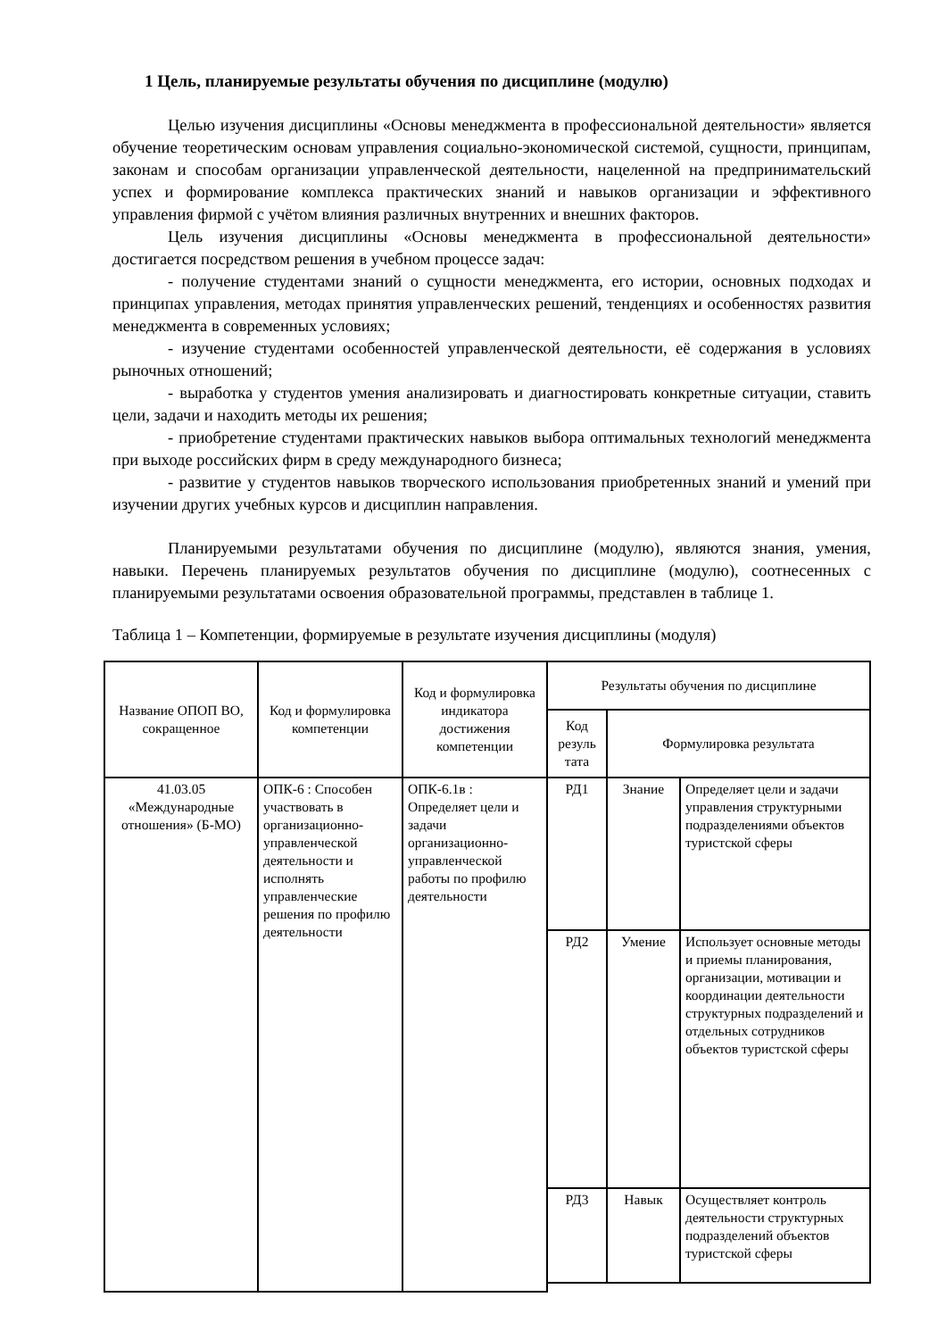1 Цель, планируемые результаты обучения по дисциплине (модулю)
Целью изучения дисциплины «Основы менеджмента в профессиональной деятельности» является обучение теоретическим основам управления социально-экономической системой, сущности, принципам, законам и способам организации управленческой деятельности, нацеленной на предпринимательский успех и формирование комплекса практических знаний и навыков организации и эффективного управления фирмой с учётом влияния различных внутренних и внешних факторов.
Цель изучения дисциплины «Основы менеджмента в профессиональной деятельности» достигается посредством решения в учебном процессе задач:
- получение студентами знаний о сущности менеджмента, его истории, основных подходах и принципах управления, методах принятия управленческих решений, тенденциях и особенностях развития менеджмента в современных условиях;
- изучение студентами особенностей управленческой деятельности, её содержания в условиях рыночных отношений;
- выработка у студентов умения анализировать и диагностировать конкретные ситуации, ставить цели, задачи и находить методы их решения;
- приобретение студентами практических навыков выбора оптимальных технологий менеджмента при выходе российских фирм в среду международного бизнеса;
- развитие у студентов навыков творческого использования приобретенных знаний и умений при изучении других учебных курсов и дисциплин направления.
Планируемыми результатами обучения по дисциплине (модулю), являются знания, умения, навыки. Перечень планируемых результатов обучения по дисциплине (модулю), соотнесенных с планируемыми результатами освоения образовательной программы, представлен в таблице 1.
Таблица 1 – Компетенции, формируемые в результате изучения дисциплины (модуля)
| Название ОПОП ВО, сокращенное | Код и формулировка компетенции | Код и формулировка индикатора достижения компетенции | Результаты обучения по дисциплине | | |
| --- | --- | --- | --- | --- | --- |
| | | | Код резуль тата | Формулировка результата | |
| 41.03.05 «Международные отношения» (Б-МО) | ОПК-6 : Способен участвовать в организационно-управленческой деятельности и исполнять управленческие решения по профилю деятельности | ОПК-6.1в : Определяет цели и задачи организационно-управленческой работы по профилю деятельности | РД1 | Знание | Определяет цели и задачи управления структурными подразделениями объектов туристской сферы |
| | | | РД2 | Умение | Использует основные методы и приемы планирования, организации, мотивации и координации деятельности структурных подразделений и отдельных сотрудников объектов туристской сферы |
| | | | РД3 | Навык | Осуществляет контроль деятельности структурных подразделений объектов туристской сферы |